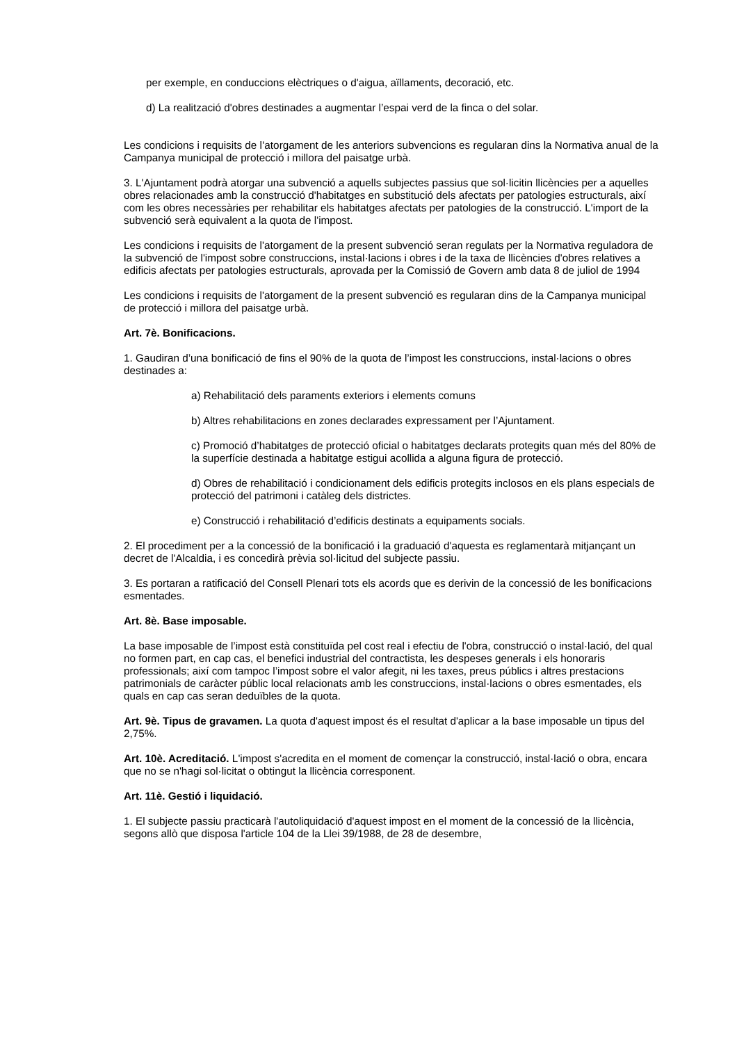per exemple, en conduccions elèctriques o d'aigua, aïllaments, decoració, etc.
d) La realització d'obres destinades a augmentar l’espai verd de la finca o del solar.
Les condicions i requisits de l’atorgament de les anteriors subvencions es regularan dins la Normativa anual de la Campanya municipal de protecció i millora del paisatge urbà.
3. L'Ajuntament podrà atorgar una subvenció a aquells subjectes passius que sol·licitin llicències per a aquelles obres relacionades amb la construcció d'habitatges en substitució dels afectats per patologies estructurals, així com les obres necessàries per rehabilitar els habitatges afectats per patologies de la construcció. L'import de la subvenció serà equivalent a la quota de l'impost.
Les condicions i requisits de l'atorgament de la present subvenció seran regulats per la Normativa reguladora de la subvenció de l'impost sobre construccions, instal·lacions i obres i de la taxa de llicències d'obres relatives a edificis afectats per patologies estructurals, aprovada per la Comissió de Govern amb data 8 de juliol de 1994
Les condicions i requisits de l'atorgament de la present subvenció es regularan dins de la Campanya municipal de protecció i millora del paisatge urbà.
Art. 7è. Bonificacions.
1. Gaudiran d’una bonificació de fins el 90% de la quota de l’impost les construccions, instal·lacions o obres destinades a:
a) Rehabilitació dels paraments exteriors i elements comuns
b) Altres rehabilitacions en zones declarades expressament per l’Ajuntament.
c) Promoció d’habitatges de protecció oficial o habitatges declarats protegits quan més del 80% de la superfície destinada a habitatge estigui acollida a alguna figura de protecció.
d) Obres de rehabilitació i condicionament dels edificis protegits inclosos en els plans especials de protecció del patrimoni i catàleg dels districtes.
e) Construcció i rehabilitació d’edificis destinats a equipaments socials.
2. El procediment per a la concessió de la bonificació i la graduació d'aquesta es reglamentarà mitjançant un decret de l'Alcaldia, i es concedirà prèvia sol·licitud del subjecte passiu.
3. Es portaran a ratificació del Consell Plenari tots els acords que es derivin de la concessió de les bonificacions esmentades.
Art. 8è. Base imposable.
La base imposable de l’impost està constituïda pel cost real i efectiu de l'obra, construcció o instal·lació, del qual no formen part, en cap cas, el benefici industrial del contractista, les despeses generals i els honoraris professionals; així com tampoc l’impost sobre el valor afegit, ni les taxes, preus públics i altres prestacions patrimonials de caràcter públic local relacionats amb les construccions, instal·lacions o obres esmentades, els quals en cap cas seran deduïbles de la quota.
Art. 9è. Tipus de gravamen. La quota d'aquest impost és el resultat d'aplicar a la base imposable un tipus del 2,75%.
Art. 10è. Acreditació. L'impost s'acredita en el moment de començar la construcció, instal·lació o obra, encara que no se n'hagi sol·licitat o obtingut la llicència corresponent.
Art. 11è. Gestió i liquidació.
1. El subjecte passiu practicarà l'autoliquidació d'aquest impost en el moment de la concessió de la llicència, segons allò que disposa l'article 104 de la Llei 39/1988, de 28 de desembre,